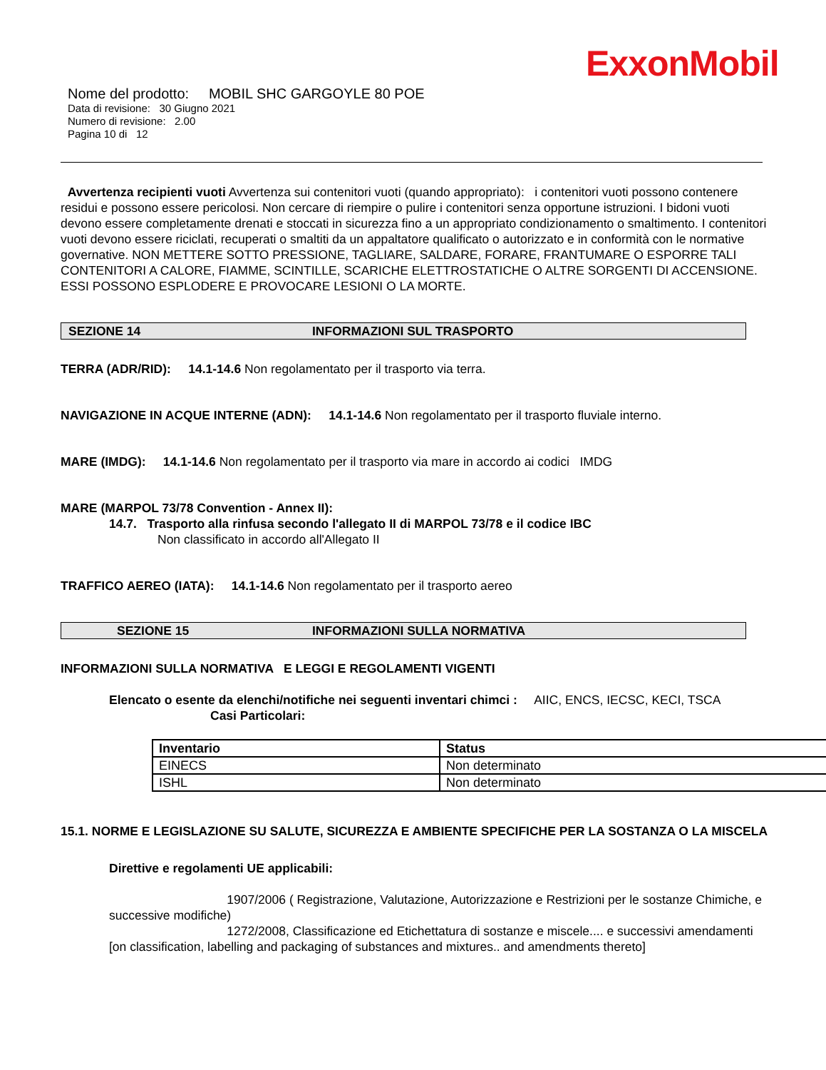ExxonMobil
Nome del prodotto: MOBIL SHC GARGOYLE 80 POE
Data di revisione: 30 Giugno 2021
Numero di revisione: 2.00
Pagina 10 di 12
Avvertenza recipienti vuoti Avvertenza sui contenitori vuoti (quando appropriato): i contenitori vuoti possono contenere residui e possono essere pericolosi. Non cercare di riempire o pulire i contenitori senza opportune istruzioni. I bidoni vuoti devono essere completamente drenati e stoccati in sicurezza fino a un appropriato condizionamento o smaltimento. I contenitori vuoti devono essere riciclati, recuperati o smaltiti da un appaltatore qualificato o autorizzato e in conformità con le normative governative. NON METTERE SOTTO PRESSIONE, TAGLIARE, SALDARE, FORARE, FRANTUMARE O ESPORRE TALI CONTENITORI A CALORE, FIAMME, SCINTILLE, SCARICHE ELETTROSTATICHE O ALTRE SORGENTI DI ACCENSIONE. ESSI POSSONO ESPLODERE E PROVOCARE LESIONI O LA MORTE.
SEZIONE 14 INFORMAZIONI SUL TRASPORTO
TERRA (ADR/RID): 14.1-14.6 Non regolamentato per il trasporto via terra.
NAVIGAZIONE IN ACQUE INTERNE (ADN): 14.1-14.6 Non regolamentato per il trasporto fluviale interno.
MARE (IMDG): 14.1-14.6 Non regolamentato per il trasporto via mare in accordo ai codici IMDG
MARE (MARPOL 73/78 Convention - Annex II):
14.7. Trasporto alla rinfusa secondo l'allegato II di MARPOL 73/78 e il codice IBC
Non classificato in accordo all'Allegato II
TRAFFICO AEREO (IATA): 14.1-14.6 Non regolamentato per il trasporto aereo
SEZIONE 15 INFORMAZIONI SULLA NORMATIVA
INFORMAZIONI SULLA NORMATIVA E LEGGI E REGOLAMENTI VIGENTI
Elencato o esente da elenchi/notifiche nei seguenti inventari chimci : AIIC, ENCS, IECSC, KECI, TSCA
Casi Particolari:
| Inventario | Status |
| --- | --- |
| EINECS | Non determinato |
| ISHL | Non determinato |
15.1. NORME E LEGISLAZIONE SU SALUTE, SICUREZZA E AMBIENTE SPECIFICHE PER LA SOSTANZA O LA MISCELA
Direttive e regolamenti UE applicabili:
1907/2006 ( Registrazione, Valutazione, Autorizzazione e Restrizioni per le sostanze Chimiche, e successive modifiche)
1272/2008, Classificazione ed Etichettatura di sostanze e miscele.... e successivi amendamenti [on classification, labelling and packaging of substances and mixtures.. and amendments thereto]